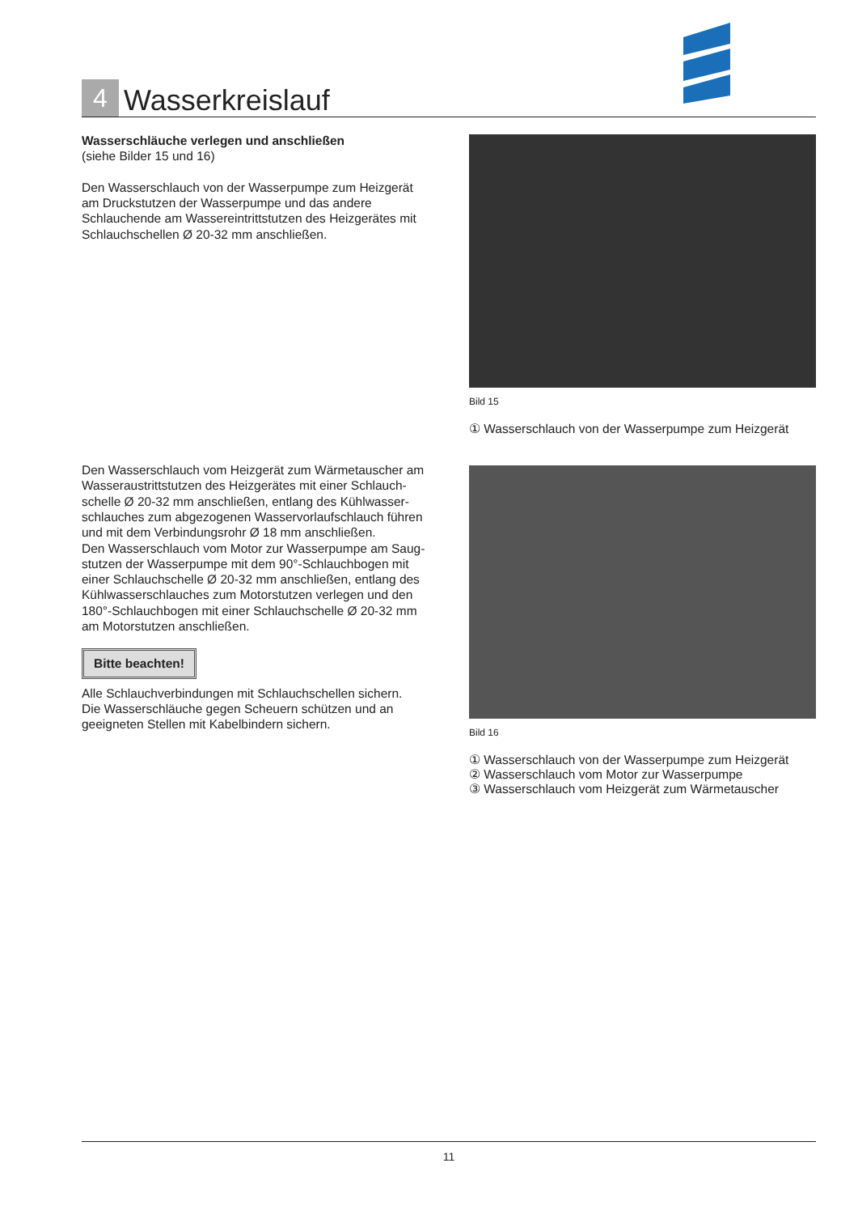4
Wasserkreislauf
Wasserschläuche verlegen und anschließen
(siehe Bilder 15 und 16)
Den Wasserschlauch von der Wasserpumpe zum Heizgerät am Druckstutzen der Wasserpumpe und das andere Schlauchende am Wassereintrittstutzen des Heizgerätes mit Schlauchschellen Ø 20-32 mm anschließen.
Den Wasserschlauch vom Heizgerät zum Wärmetauscher am Wasseraustrittstutzen des Heizgerätes mit einer Schlauch-schelle Ø 20-32 mm anschließen, entlang des Kühlwasser-schlauches zum abgezogenen Wasservorlaufschlauch führen und mit dem Verbindungsrohr Ø 18 mm anschließen.
Den Wasserschlauch vom Motor zur Wasserpumpe am Saug-stutzen der Wasserpumpe mit dem 90°-Schlauchbogen mit einer Schlauchschelle Ø 20-32 mm anschließen, entlang des Kühlwasserschlauches zum Motorstutzen verlegen und den 180°-Schlauchbogen mit einer Schlauchschelle Ø 20-32 mm am Motorstutzen anschließen.
Bitte beachten!
Alle Schlauchverbindungen mit Schlauchschellen sichern.
Die Wasserschläuche gegen Scheuern schützen und an geeigneten Stellen mit Kabelbindern sichern.
Bild 15
① Wasserschlauch von der Wasserpumpe zum Heizgerät
Bild 16
① Wasserschlauch von der Wasserpumpe zum Heizgerät
② Wasserschlauch vom Motor zur Wasserpumpe
③ Wasserschlauch vom Heizgerät zum Wärmetauscher
11